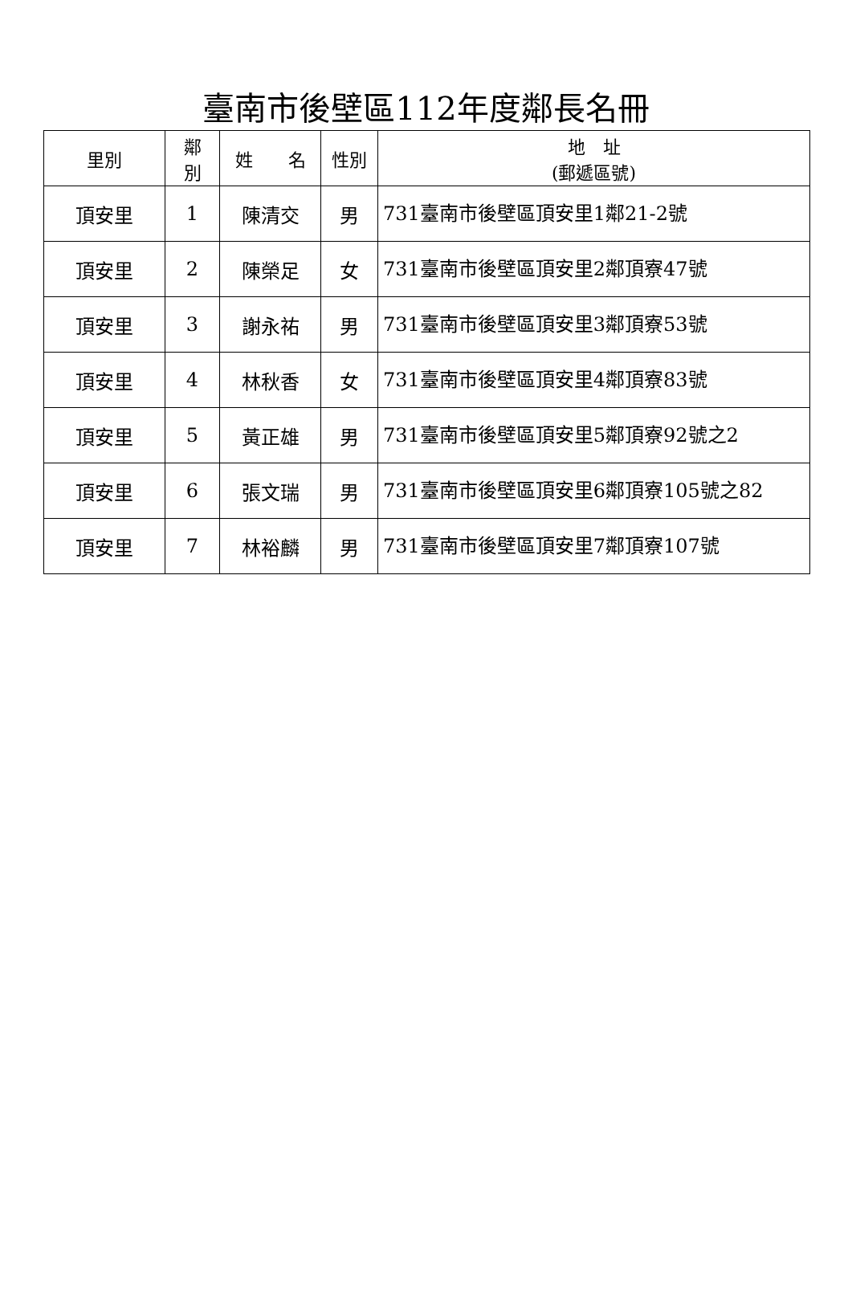臺南市後壁區112年度鄰長名冊
| 里別 | 鄰 別 | 姓 名 | 性別 | 地 址 (郵遞區號) |
| --- | --- | --- | --- | --- |
| 頂安里 | 1 | 陳清交 | 男 | 731臺南市後壁區頂安里1鄰21-2號 |
| 頂安里 | 2 | 陳榮足 | 女 | 731臺南市後壁區頂安里2鄰頂寮47號 |
| 頂安里 | 3 | 謝永祐 | 男 | 731臺南市後壁區頂安里3鄰頂寮53號 |
| 頂安里 | 4 | 林秋香 | 女 | 731臺南市後壁區頂安里4鄰頂寮83號 |
| 頂安里 | 5 | 黃正雄 | 男 | 731臺南市後壁區頂安里5鄰頂寮92號之2 |
| 頂安里 | 6 | 張文瑞 | 男 | 731臺南市後壁區頂安里6鄰頂寮105號之82 |
| 頂安里 | 7 | 林裕麟 | 男 | 731臺南市後壁區頂安里7鄰頂寮107號 |